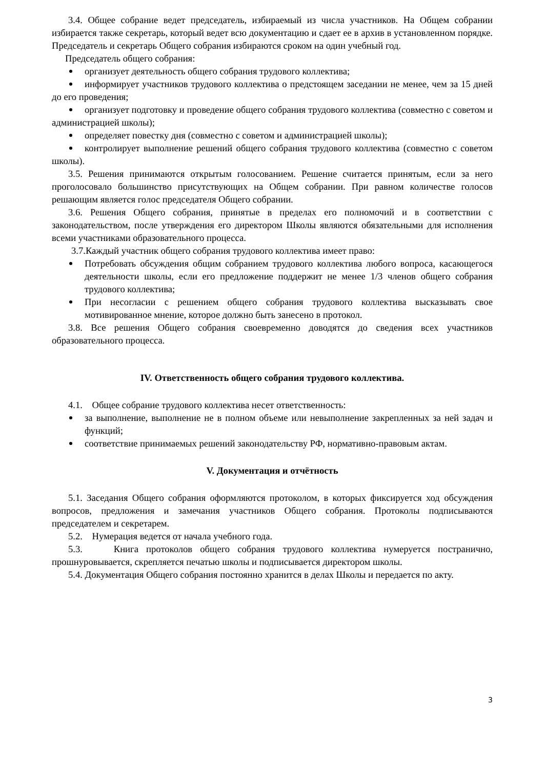3.4. Общее собрание ведет председатель, избираемый из числа участников. На Общем собрании избирается также секретарь, который ведет всю документацию и сдает ее в архив в установленном порядке. Председатель и секретарь Общего собрания избираются сроком на один учебный год.
Председатель общего собрания:
организует деятельность общего собрания трудового коллектива;
информирует участников трудового коллектива о предстоящем заседании не менее, чем за 15 дней до его проведения;
организует подготовку и проведение общего собрания трудового коллектива (совместно с советом и администрацией школы);
определяет повестку дня (совместно с советом и администрацией школы);
контролирует выполнение решений общего собрания трудового коллектива (совместно с советом школы).
3.5. Решения принимаются открытым голосованием. Решение считается принятым, если за него проголосовало большинство присутствующих на Общем собрании. При равном количестве голосов решающим является голос председателя Общего собрании.
3.6. Решения Общего собрания, принятые в пределах его полномочий и в соответствии с законодательством, после утверждения его директором Школы являются обязательными для исполнения всеми участниками образовательного процесса.
3.7.Каждый участник общего собрания трудового коллектива имеет право:
Потребовать обсуждения общим собранием трудового коллектива любого вопроса, касающегося деятельности школы, если его предложение поддержит не менее 1/3 членов общего собрания трудового коллектива;
При несогласии с решением общего собрания трудового коллектива высказывать свое мотивированное мнение, которое должно быть занесено в протокол.
3.8. Все решения Общего собрания своевременно доводятся до сведения всех участников образовательного процесса.
IV. Ответственность общего собрания трудового коллектива.
4.1. Общее собрание трудового коллектива несет ответственность:
за выполнение, выполнение не в полном объеме или невыполнение закрепленных за ней задач и функций;
соответствие принимаемых решений законодательству РФ, нормативно-правовым актам.
V. Документация и отчётность
5.1. Заседания Общего собрания оформляются протоколом, в которых фиксируется ход обсуждения вопросов, предложения и замечания участников Общего собрания. Протоколы подписываются председателем и секретарем.
5.2. Нумерация ведется от начала учебного года.
5.3. Книга протоколов общего собрания трудового коллектива нумеруется постранично, прошнуровывается, скрепляется печатью школы и подписывается директором школы.
5.4. Документация Общего собрания постоянно хранится в делах Школы и передается по акту.
3